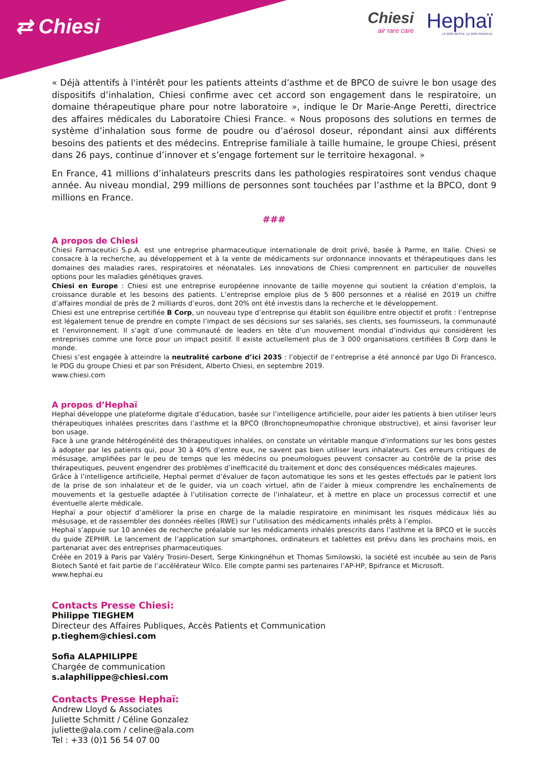⇄ Chiesi
Chiesi
air rare care
Hephaï
LE BON GESTE, LE BON SOUFFLE
« Déjà attentifs à l'intérêt pour les patients atteints d’asthme et de BPCO de suivre le bon usage des dispositifs d’inhalation, Chiesi confirme avec cet accord son engagement dans le respiratoire, un domaine thérapeutique phare pour notre laboratoire », indique le Dr Marie-Ange Peretti, directrice des affaires médicales du Laboratoire Chiesi France. « Nous proposons des solutions en termes de système d’inhalation sous forme de poudre ou d’aérosol doseur, répondant ainsi aux différents besoins des patients et des médecins. Entreprise familiale à taille humaine, le groupe Chiesi, présent dans 26 pays, continue d’innover et s’engage fortement sur le territoire hexagonal. »
En France, 41 millions d’inhalateurs prescrits dans les pathologies respiratoires sont vendus chaque année. Au niveau mondial, 299 millions de personnes sont touchées par l’asthme et la BPCO, dont 9 millions en France.
###
A propos de Chiesi
Chiesi Farmaceutici S.p.A. est une entreprise pharmaceutique internationale de droit privé, basée à Parme, en Italie. Chiesi se consacre à la recherche, au développement et à la vente de médicaments sur ordonnance innovants et thérapeutiques dans les domaines des maladies rares, respiratoires et néonatales. Les innovations de Chiesi comprennent en particulier de nouvelles options pour les maladies génétiques graves.
Chiesi en Europe : Chiesi est une entreprise européenne innovante de taille moyenne qui soutient la création d’emplois, la croissance durable et les besoins des patients. L’entreprise emploie plus de 5 800 personnes et a réalisé en 2019 un chiffre d’affaires mondial de près de 2 milliards d’euros, dont 20% ont été investis dans la recherche et le développement.
Chiesi est une entreprise certifiée B Corp, un nouveau type d’entreprise qui établit son équilibre entre objectif et profit : l’entreprise est légalement tenue de prendre en compte l’impact de ses décisions sur ses salariés, ses clients, ses fournisseurs, la communauté et l’environnement. Il s’agit d’une communauté de leaders en tête d’un mouvement mondial d’individus qui considèrent les entreprises comme une force pour un impact positif. Il existe actuellement plus de 3 000 organisations certifiées B Corp dans le monde.
Chiesi s’est engagée à atteindre la neutralité carbone d’ici 2035 : l’objectif de l’entreprise a été annoncé par Ugo Di Francesco, le PDG du groupe Chiesi et par son Président, Alberto Chiesi, en septembre 2019.
www.chiesi.com
A propos d’Hephaï
Hephaï développe une plateforme digitale d’éducation, basée sur l’intelligence artificielle, pour aider les patients à bien utiliser leurs thérapeutiques inhalées prescrites dans l’asthme et la BPCO (Bronchopneumopathie chronique obstructive), et ainsi favoriser leur bon usage.
Face à une grande hétérogénéité des thérapeutiques inhalées, on constate un véritable manque d’informations sur les bons gestes à adopter par les patients qui, pour 30 à 40% d’entre eux, ne savent pas bien utiliser leurs inhalateurs. Ces erreurs critiques de mésusage, amplifiées par le peu de temps que les médecins ou pneumologues peuvent consacrer au contrôle de la prise des thérapeutiques, peuvent engendrer des problèmes d’inefficacité du traitement et donc des conséquences médicales majeures.
Grâce à l’intelligence artificielle, Hephaï permet d’évaluer de façon automatique les sons et les gestes effectués par le patient lors de la prise de son inhalateur et de le guider, via un coach virtuel, afin de l’aider à mieux comprendre les enchaînements de mouvements et la gestuelle adaptée à l’utilisation correcte de l’inhalateur, et à mettre en place un processus correctif et une éventuelle alerte médicale.
Hephaï a pour objectif d’améliorer la prise en charge de la maladie respiratoire en minimisant les risques médicaux liés au mésusage, et de rassembler des données réelles (RWE) sur l’utilisation des médicaments inhalés prêts à l’emploi.
Hephaï s’appuie sur 10 années de recherche préalable sur les médicaments inhalés prescrits dans l’asthme et la BPCO et le succès du guide ZEPHIR. Le lancement de l’application sur smartphones, ordinateurs et tablettes est prévu dans les prochains mois, en partenariat avec des entreprises pharmaceutiques.
Créée en 2019 à Paris par Valéry Trosini-Desert, Serge Kinkingnéhun et Thomas Similowski, la société est incubée au sein de Paris Biotech Santé et fait partie de l’accélérateur Wilco. Elle compte parmi ses partenaires l’AP-HP, Bpifrance et Microsoft.
www.hephai.eu
Contacts Presse Chiesi:
Philippe TIEGHEM
Directeur des Affaires Publiques, Accès Patients et Communication
p.tieghem@chiesi.com
Sofia ALAPHILIPPE
Chargée de communication
s.alaphilippe@chiesi.com
Contacts Presse Hephaï:
Andrew Lloyd & Associates
Juliette Schmitt / Céline Gonzalez
juliette@ala.com / celine@ala.com
Tel : +33 (0)1 56 54 07 00